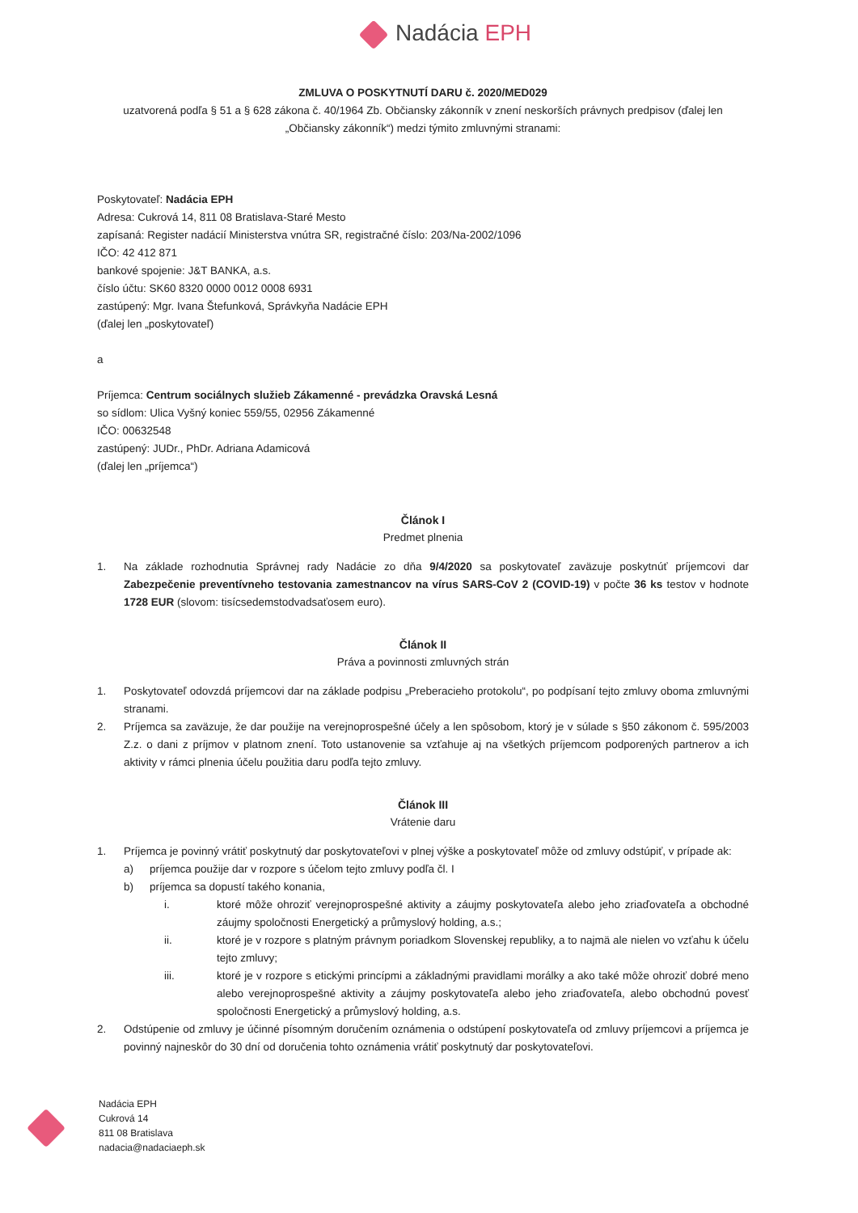Nadácia EPH
ZMLUVA O POSKYTNUTÍ DARU č. 2020/MED029
uzatvorená podľa § 51 a § 628 zákona č. 40/1964 Zb. Občiansky zákonník v znení neskorších právnych predpisov (ďalej len „Občiansky zákonník“) medzi týmito zmluvnými stranami:
Poskytovateľ: Nadácia EPH
Adresa: Cukrová 14, 811 08 Bratislava-Staré Mesto
zapísaná: Register nadácií Ministerstva vnútra SR, registračné číslo: 203/Na-2002/1096
IČO: 42 412 871
bankové spojenie: J&T BANKA, a.s.
číslo účtu: SK60 8320 0000 0012 0008 6931
zastúpený: Mgr. Ivana Štefunková, Správkyňa Nadácie EPH
(ďalej len „poskytovateľ)
a
Príjemca: Centrum sociálnych služieb Zákamenné - prevádzka Oravská Lesná
so sídlom: Ulica Vyšný koniec 559/55, 02956 Zákamenné
IČO: 00632548
zastúpený: JUDr., PhDr. Adriana Adamicová
(ďalej len „príjemca“)
Článok I
Predmet plnenia
1. Na základe rozhodnutia Správnej rady Nadácie zo dňa 9/4/2020 sa poskytovateľ zaväzuje poskytnúť príjemcovi dar Zabezpečenie preventívneho testovania zamestnancov na vírus SARS-CoV 2 (COVID-19) v počte 36 ks testov v hodnote 1728 EUR (slovom: tisícsedemstodvadsaťosem euro).
Článok II
Práva a povinnosti zmluvných strán
1. Poskytovateľ odovzdá príjemcovi dar na základe podpisu „Preberacieho protokolu“, po podpísaní tejto zmluvy oboma zmluvnými stranami.
2. Príjemca sa zaväzuje, že dar použije na verejnoprospešné účely a len spôsobom, ktorý je v súlade s §50 zákonom č. 595/2003 Z.z. o dani z príjmov v platnom znení. Toto ustanovenie sa vzťahuje aj na všetkých príjemcom podporených partnerov a ich aktivity v rámci plnenia účelu použitia daru podľa tejto zmluvy.
Článok III
Vrátenie daru
1. Príjemca je povinný vrátiť poskytnutý dar poskytovateľovi v plnej výške a poskytovateľ môže od zmluvy odstúpiť, v prípade ak:
a) príjemca použije dar v rozpore s účelom tejto zmluvy podľa čl. I
b) príjemca sa dopustí takého konania,
i. ktoré môže ohroziť verejnoprospešné aktivity a záujmy poskytovateľa alebo jeho zriaďovateľa a obchodné záujmy spoločnosti Energetický a průmyslový holding, a.s.;
ii. ktoré je v rozpore s platným právnym poriadkom Slovenskej republiky, a to najmä ale nielen vo vzťahu k účelu tejto zmluvy;
iii. ktoré je v rozpore s etickými princípmi a základnými pravidlami morálky a ako také môže ohroziť dobré meno alebo verejnoprospešné aktivity a záujmy poskytovateľa alebo jeho zriaďovateľa, alebo obchodnú povesť spoločnosti Energetický a průmyslový holding, a.s.
2. Odstúpenie od zmluvy je účinné písomným doručením oznámenia o odstúpení poskytovateľa od zmluvy príjemcovi a príjemca je povinný najneskôr do 30 dní od doručenia tohto oznámenia vrátiť poskytnutý dar poskytovateľovi.
Nadácia EPH
Cukrová 14
811 08 Bratislava
nadacia@nadaciaeph.sk